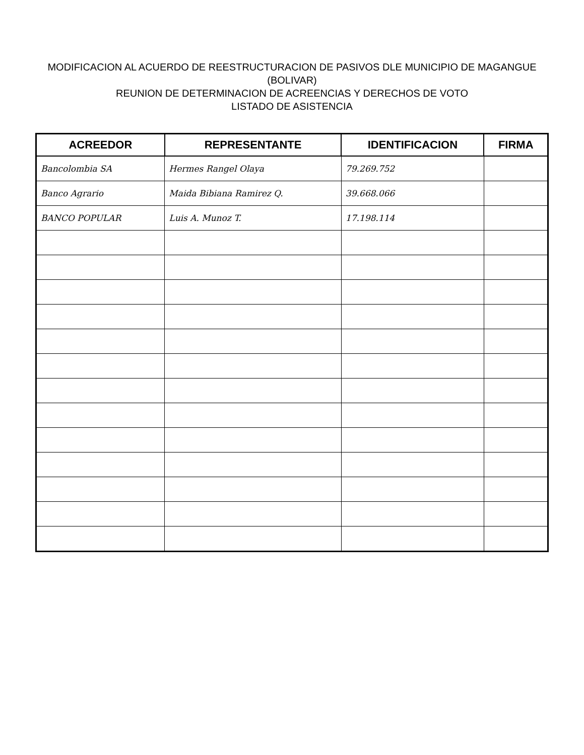MODIFICACION AL ACUERDO DE REESTRUCTURACION DE PASIVOS DLE MUNICIPIO DE MAGANGUE (BOLIVAR)
REUNION DE DETERMINACION DE ACREENCIAS Y DERECHOS DE VOTO
LISTADO DE ASISTENCIA
| ACREEDOR | REPRESENTANTE | IDENTIFICACION | FIRMA |
| --- | --- | --- | --- |
| Bancolombia SA | Hermes Rangel Olaya | 79.269.752 | |
| Banco Agrario | Maida Bibiana Ramirez Q. | 39.668.066 | |
| BANCO POPULAR | Luis A. Munoz T. | 17.198.114 | |